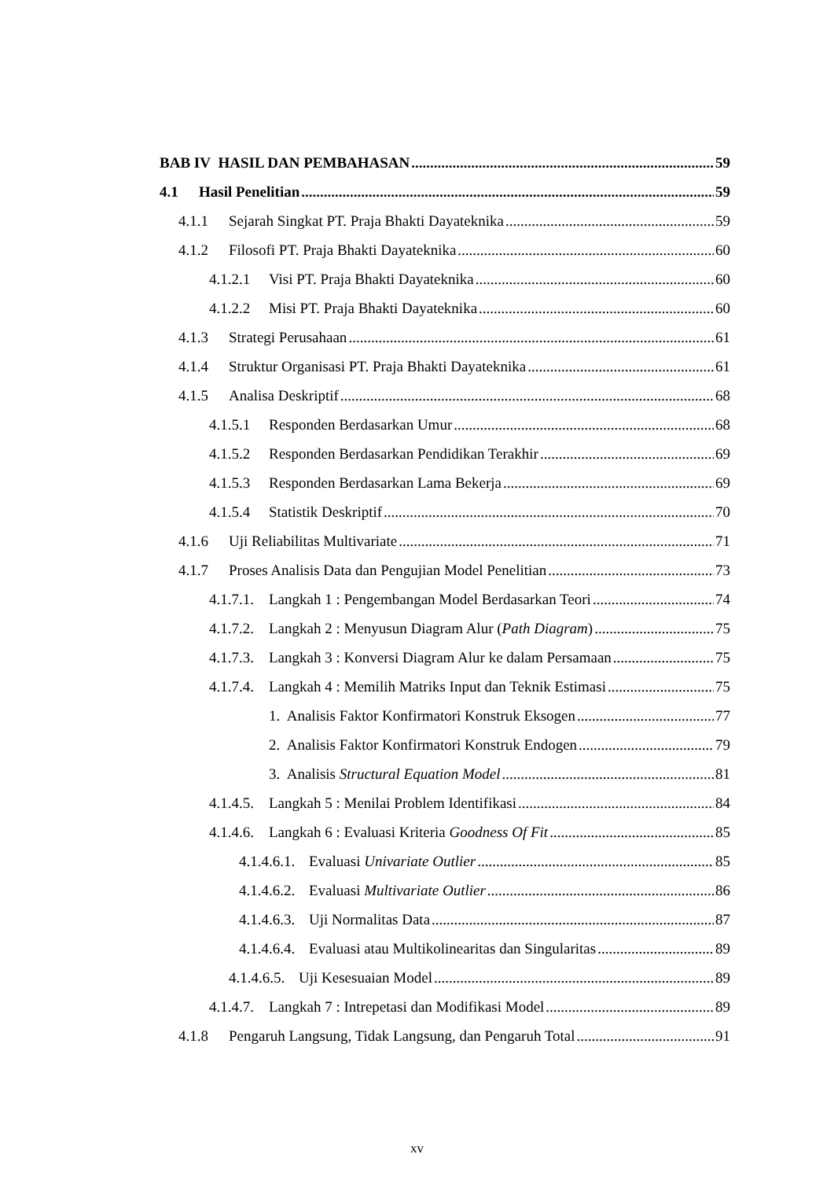BAB IV HASIL DAN PEMBAHASAN 59
4.1 Hasil Penelitian 59
4.1.1 Sejarah Singkat PT. Praja Bhakti Dayateknika 59
4.1.2 Filosofi PT. Praja Bhakti Dayateknika 60
4.1.2.1 Visi PT. Praja Bhakti Dayateknika 60
4.1.2.2 Misi PT. Praja Bhakti Dayateknika 60
4.1.3 Strategi Perusahaan 61
4.1.4 Struktur Organisasi PT. Praja Bhakti Dayateknika 61
4.1.5 Analisa Deskriptif 68
4.1.5.1 Responden Berdasarkan Umur 68
4.1.5.2 Responden Berdasarkan Pendidikan Terakhir 69
4.1.5.3 Responden Berdasarkan Lama Bekerja 69
4.1.5.4 Statistik Deskriptif 70
4.1.6 Uji Reliabilitas Multivariate 71
4.1.7 Proses Analisis Data dan Pengujian Model Penelitian 73
4.1.7.1. Langkah 1 : Pengembangan Model Berdasarkan Teori 74
4.1.7.2. Langkah 2 : Menyusun Diagram Alur (Path Diagram) 75
4.1.7.3. Langkah 3 : Konversi Diagram Alur ke dalam Persamaan 75
4.1.7.4. Langkah 4 : Memilih Matriks Input dan Teknik Estimasi 75
1. Analisis Faktor Konfirmatori Konstruk Eksogen 77
2. Analisis Faktor Konfirmatori Konstruk Endogen 79
3. Analisis Structural Equation Model 81
4.1.4.5. Langkah 5 : Menilai Problem Identifikasi 84
4.1.4.6. Langkah 6 : Evaluasi Kriteria Goodness Of Fit 85
4.1.4.6.1. Evaluasi Univariate Outlier 85
4.1.4.6.2. Evaluasi Multivariate Outlier 86
4.1.4.6.3. Uji Normalitas Data 87
4.1.4.6.4. Evaluasi atau Multikolinearitas dan Singularitas 89
4.1.4.6.5. Uji Kesesuaian Model 89
4.1.4.7. Langkah 7 : Intrepetasi dan Modifikasi Model 89
4.1.8 Pengaruh Langsung, Tidak Langsung, dan Pengaruh Total 91
xv